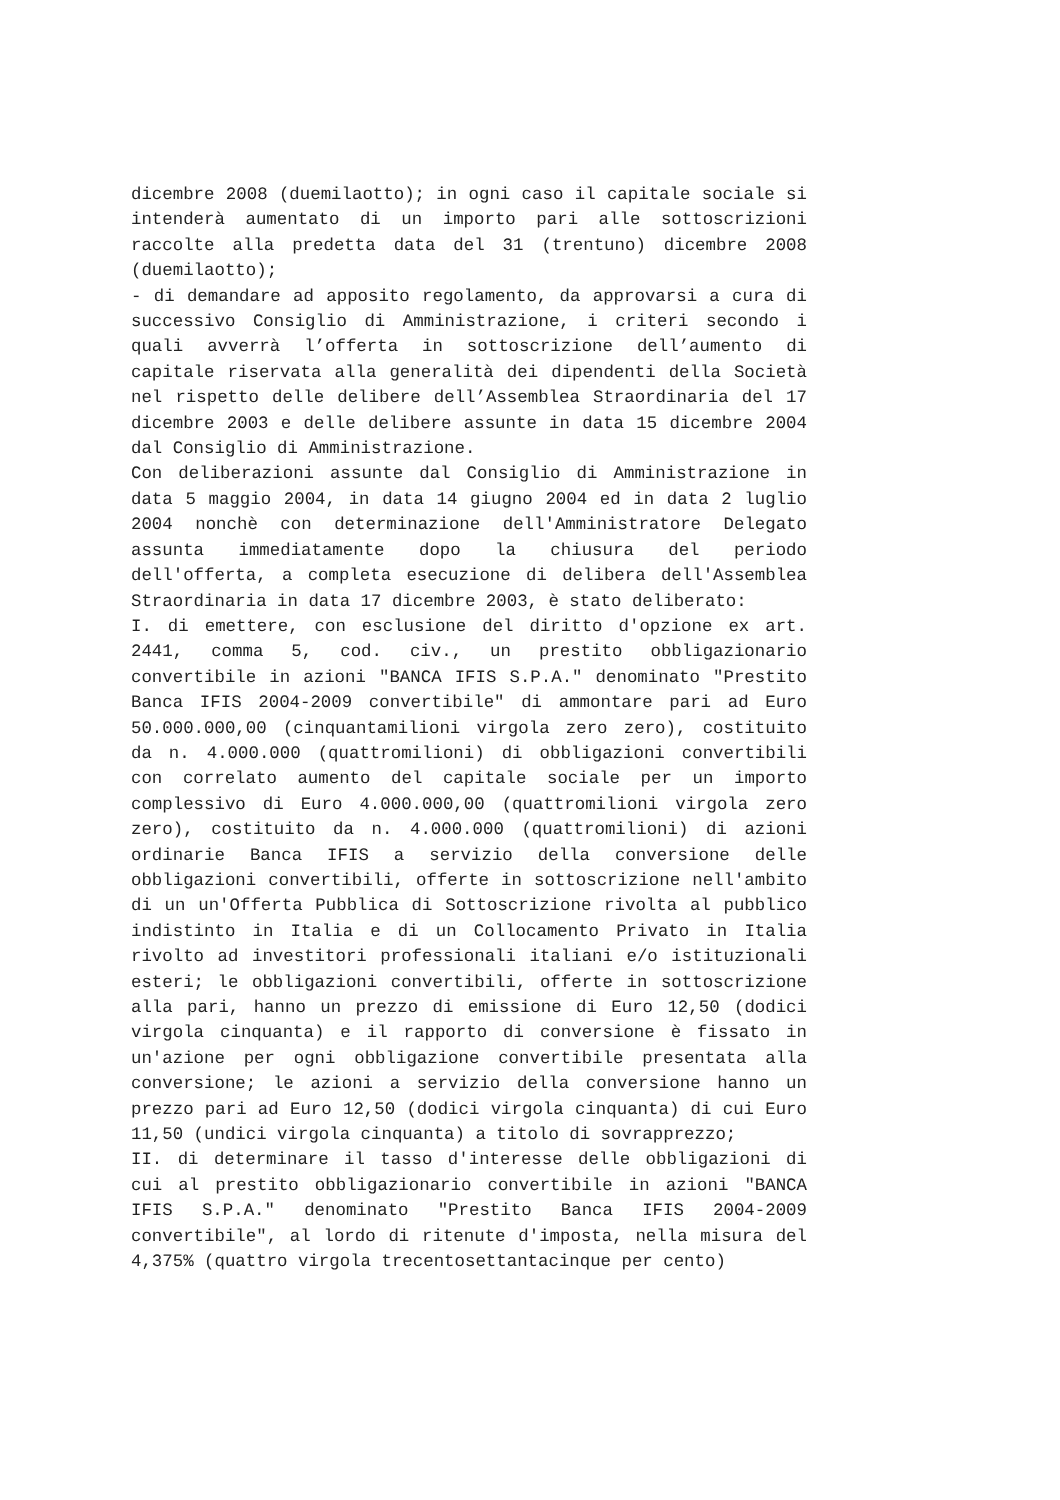dicembre 2008 (duemilaotto); in ogni caso il capitale sociale si intenderà aumentato di un importo pari alle sottoscrizioni raccolte alla predetta data del 31 (trentuno) dicembre 2008 (duemilaotto);
- di demandare ad apposito regolamento, da approvarsi a cura di successivo Consiglio di Amministrazione, i criteri secondo i quali avverrà l’offerta in sottoscrizione dell’aumento di capitale riservata alla generalità dei dipendenti della Società nel rispetto delle delibere dell’Assemblea Straordinaria del 17 dicembre 2003 e delle delibere assunte in data 15 dicembre 2004 dal Consiglio di Amministrazione.
Con deliberazioni assunte dal Consiglio di Amministrazione in data 5 maggio 2004, in data 14 giugno 2004 ed in data 2 luglio 2004 nonchè con determinazione dell'Amministratore Delegato assunta immediatamente dopo la chiusura del periodo dell'offerta, a completa esecuzione di delibera dell'Assemblea Straordinaria in data 17 dicembre 2003, è stato deliberato:
I. di emettere, con esclusione del diritto d'opzione ex art. 2441, comma 5, cod. civ., un prestito obbligazionario convertibile in azioni "BANCA IFIS S.P.A." denominato "Prestito Banca IFIS 2004-2009 convertibile" di ammontare pari ad Euro 50.000.000,00 (cinquantamilioni virgola zero zero), costituito da n. 4.000.000 (quattromilioni) di obbligazioni convertibili con correlato aumento del capitale sociale per un importo complessivo di Euro 4.000.000,00 (quattromilioni virgola zero zero), costituito da n. 4.000.000 (quattromilioni) di azioni ordinarie Banca IFIS a servizio della conversione delle obbligazioni convertibili, offerte in sottoscrizione nell'ambito di un un'Offerta Pubblica di Sottoscrizione rivolta al pubblico indistinto in Italia e di un Collocamento Privato in Italia rivolto ad investitori professionali italiani e/o istituzionali esteri; le obbligazioni convertibili, offerte in sottoscrizione alla pari, hanno un prezzo di emissione di Euro 12,50 (dodici virgola cinquanta) e il rapporto di conversione è fissato in un'azione per ogni obbligazione convertibile presentata alla conversione; le azioni a servizio della conversione hanno un prezzo pari ad Euro 12,50 (dodici virgola cinquanta) di cui Euro 11,50 (undici virgola cinquanta) a titolo di sovrapprezzo;
II. di determinare il tasso d'interesse delle obbligazioni di cui al prestito obbligazionario convertibile in azioni "BANCA IFIS S.P.A." denominato "Prestito Banca IFIS 2004-2009 convertibile", al lordo di ritenute d'imposta, nella misura del 4,375% (quattro virgola trecentosettantacinque per cento)